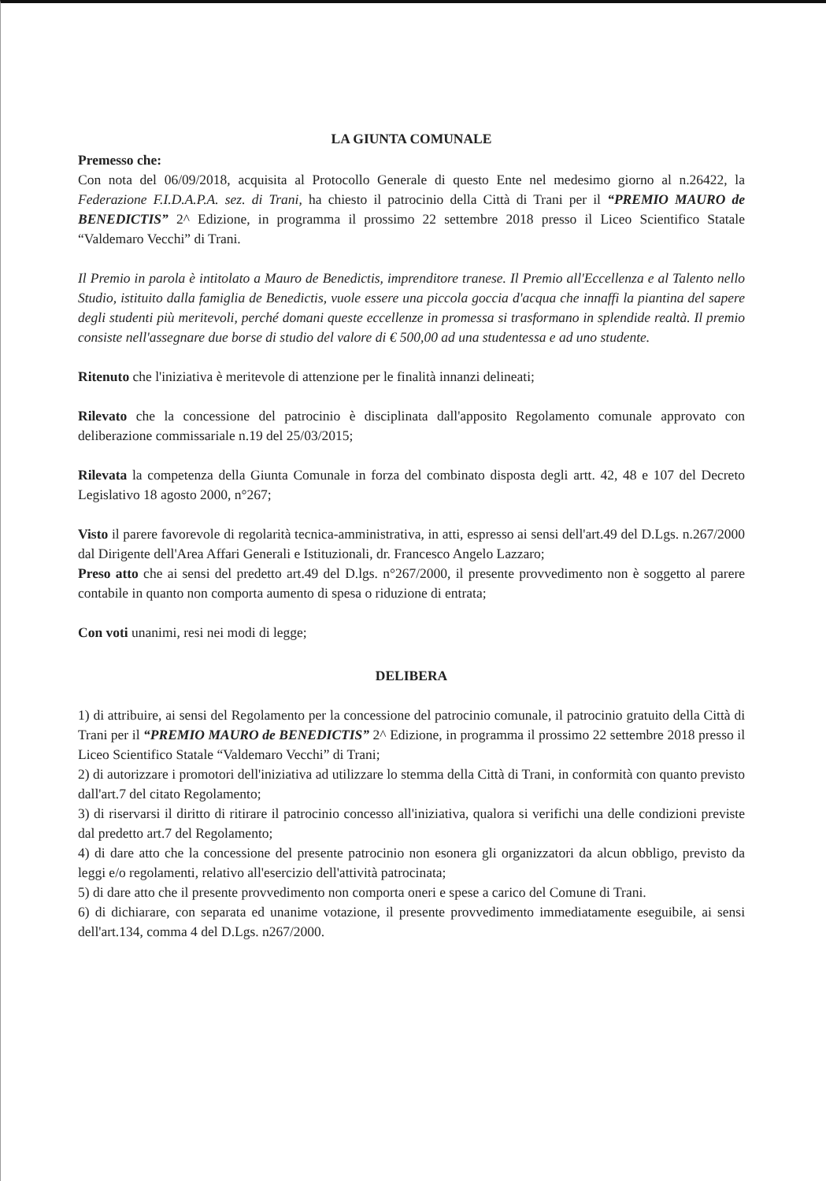LA GIUNTA COMUNALE
Premesso che:
Con nota del 06/09/2018, acquisita al Protocollo Generale di questo Ente nel medesimo giorno al n.26422, la Federazione F.I.D.A.P.A. sez. di Trani, ha chiesto il patrocinio della Città di Trani per il “PREMIO MAURO de BENEDICTIS” 2^ Edizione, in programma il prossimo 22 settembre 2018 presso il Liceo Scientifico Statale “Valdemaro Vecchi” di Trani.
Il Premio in parola è intitolato a Mauro de Benedictis, imprenditore tranese. Il Premio all'Eccellenza e al Talento nello Studio, istituito dalla famiglia de Benedictis, vuole essere una piccola goccia d'acqua che innaffi la piantina del sapere degli studenti più meritevoli, perché domani queste eccellenze in promessa si trasformano in splendide realtà. Il premio consiste nell'assegnare due borse di studio del valore di € 500,00 ad una studentessa e ad uno studente.
Ritenuto che l'iniziativa è meritevole di attenzione per le finalità innanzi delineati;
Rilevato che la concessione del patrocinio è disciplinata dall'apposito Regolamento comunale approvato con deliberazione commissariale n.19 del 25/03/2015;
Rilevata la competenza della Giunta Comunale in forza del combinato disposta degli artt. 42, 48 e 107 del Decreto Legislativo 18 agosto 2000, n°267;
Visto il parere favorevole di regolarità tecnica-amministrativa, in atti, espresso ai sensi dell'art.49 del D.Lgs. n.267/2000 dal Dirigente dell'Area Affari Generali e Istituzionali, dr. Francesco Angelo Lazzaro;
Preso atto che ai sensi del predetto art.49 del D.lgs. n°267/2000, il presente provvedimento non è soggetto al parere contabile in quanto non comporta aumento di spesa o riduzione di entrata;
Con voti unanimi, resi nei modi di legge;
DELIBERA
1) di attribuire, ai sensi del Regolamento per la concessione del patrocinio comunale, il patrocinio gratuito della Città di Trani per il “PREMIO MAURO de BENEDICTIS” 2^ Edizione, in programma il prossimo 22 settembre 2018 presso il Liceo Scientifico Statale “Valdemaro Vecchi” di Trani;
2) di autorizzare i promotori dell'iniziativa ad utilizzare lo stemma della Città di Trani, in conformità con quanto previsto dall'art.7 del citato Regolamento;
3) di riservarsi il diritto di ritirare il patrocinio concesso all'iniziativa, qualora si verifichi una delle condizioni previste dal predetto art.7 del Regolamento;
4) di dare atto che la concessione del presente patrocinio non esonera gli organizzatori da alcun obbligo, previsto da leggi e/o regolamenti, relativo all'esercizio dell'attività patrocinata;
5) di dare atto che il presente provvedimento non comporta oneri e spese a carico del Comune di Trani.
6) di dichiarare, con separata ed unanime votazione, il presente provvedimento immediatamente eseguibile, ai sensi dell'art.134, comma 4 del D.Lgs. n267/2000.